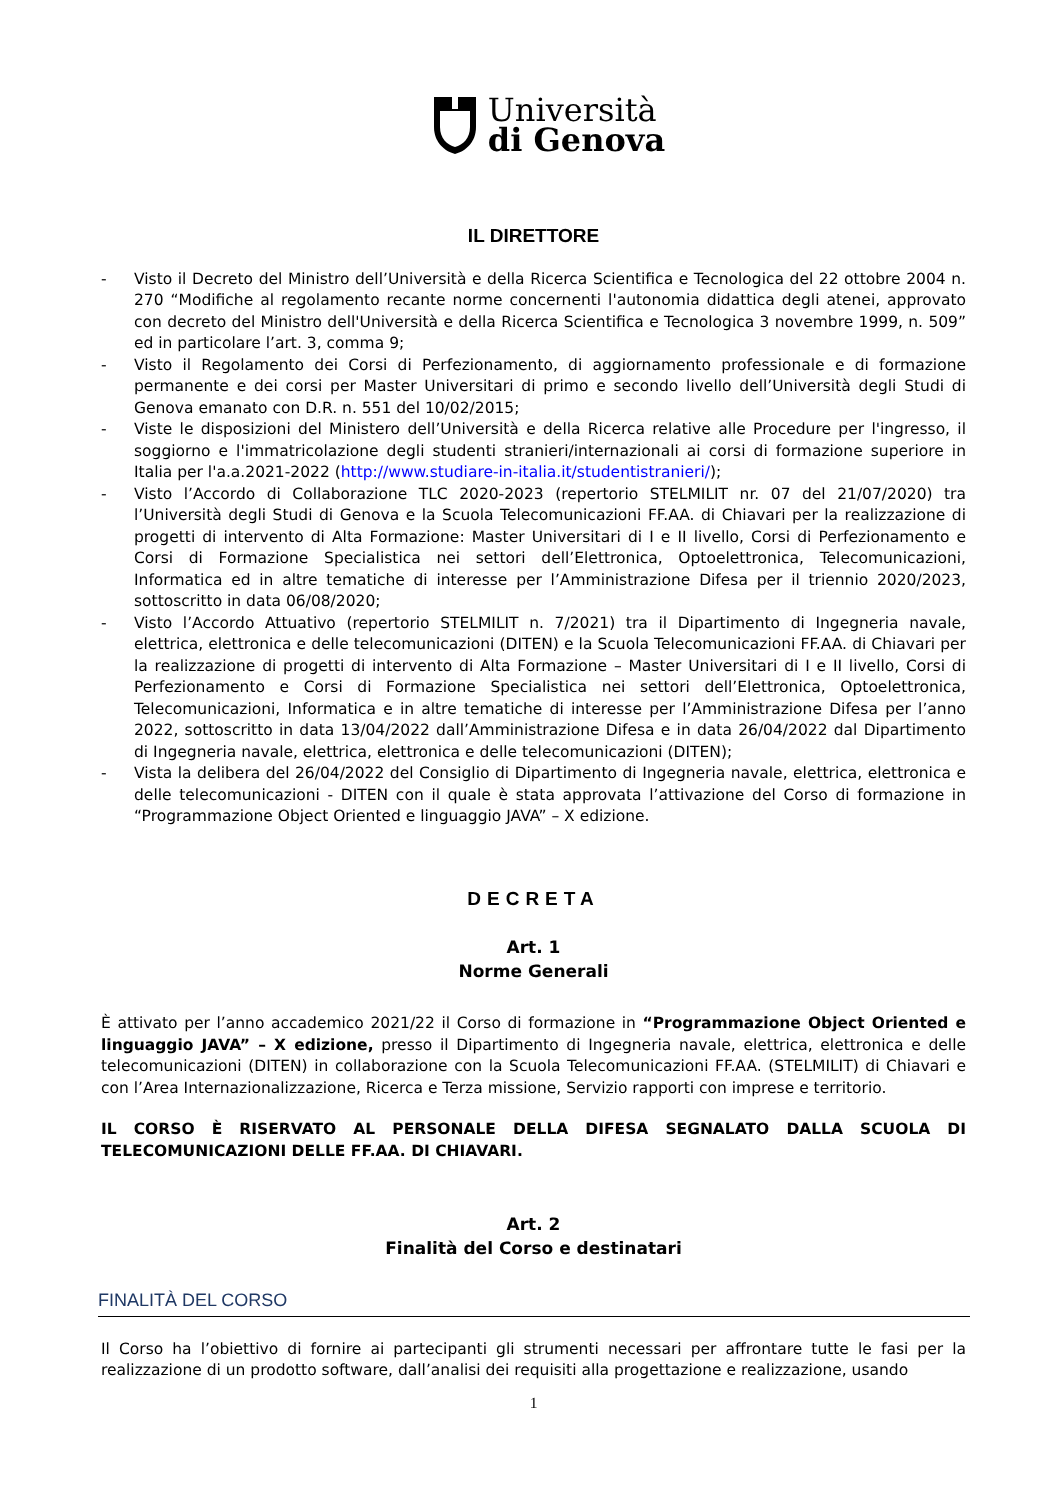Università
di Genova
IL DIRETTORE
- Visto il Decreto del Ministro dell’Università e della Ricerca Scientifica e Tecnologica del 22 ottobre 2004 n. 270 “Modifiche al regolamento recante norme concernenti l'autonomia didattica degli atenei, approvato con decreto del Ministro dell'Università e della Ricerca Scientifica e Tecnologica 3 novembre 1999, n. 509” ed in particolare l’art. 3, comma 9;
- Visto il Regolamento dei Corsi di Perfezionamento, di aggiornamento professionale e di formazione permanente e dei corsi per Master Universitari di primo e secondo livello dell’Università degli Studi di Genova emanato con D.R. n. 551 del 10/02/2015;
- Viste le disposizioni del Ministero dell’Università e della Ricerca relative alle Procedure per l'ingresso, il soggiorno e l'immatricolazione degli studenti stranieri/internazionali ai corsi di formazione superiore in Italia per l'a.a.2021-2022 (http://www.studiare-in-italia.it/studentistranieri/);
- Visto l’Accordo di Collaborazione TLC 2020-2023 (repertorio STELMILIT nr. 07 del 21/07/2020) tra l’Università degli Studi di Genova e la Scuola Telecomunicazioni FF.AA. di Chiavari per la realizzazione di progetti di intervento di Alta Formazione: Master Universitari di I e II livello, Corsi di Perfezionamento e Corsi di Formazione Specialistica nei settori dell’Elettronica, Optoelettronica, Telecomunicazioni, Informatica ed in altre tematiche di interesse per l’Amministrazione Difesa per il triennio 2020/2023, sottoscritto in data 06/08/2020;
- Visto l’Accordo Attuativo (repertorio STELMILIT n. 7/2021) tra il Dipartimento di Ingegneria navale, elettrica, elettronica e delle telecomunicazioni (DITEN) e la Scuola Telecomunicazioni FF.AA. di Chiavari per la realizzazione di progetti di intervento di Alta Formazione – Master Universitari di I e II livello, Corsi di Perfezionamento e Corsi di Formazione Specialistica nei settori dell’Elettronica, Optoelettronica, Telecomunicazioni, Informatica e in altre tematiche di interesse per l’Amministrazione Difesa per l’anno 2022, sottoscritto in data 13/04/2022 dall’Amministrazione Difesa e in data 26/04/2022 dal Dipartimento di Ingegneria navale, elettrica, elettronica e delle telecomunicazioni (DITEN);
- Vista la delibera del 26/04/2022 del Consiglio di Dipartimento di Ingegneria navale, elettrica, elettronica e delle telecomunicazioni - DITEN con il quale è stata approvata l’attivazione del Corso di formazione in “Programmazione Object Oriented e linguaggio JAVA” – X edizione.
DECRETA
Art. 1
Norme Generali
È attivato per l’anno accademico 2021/22 il Corso di formazione in “Programmazione Object Oriented e linguaggio JAVA” – X edizione, presso il Dipartimento di Ingegneria navale, elettrica, elettronica e delle telecomunicazioni (DITEN) in collaborazione con la Scuola Telecomunicazioni FF.AA. (STELMILIT) di Chiavari e con l’Area Internazionalizzazione, Ricerca e Terza missione, Servizio rapporti con imprese e territorio.
IL CORSO È RISERVATO AL PERSONALE DELLA DIFESA SEGNALATO DALLA SCUOLA DI TELECOMUNICAZIONI DELLE FF.AA. DI CHIAVARI.
Art. 2
Finalità del Corso e destinatari
FINALITÀ DEL CORSO
Il Corso ha l’obiettivo di fornire ai partecipanti gli strumenti necessari per affrontare tutte le fasi per la realizzazione di un prodotto software, dall’analisi dei requisiti alla progettazione e realizzazione, usando
1